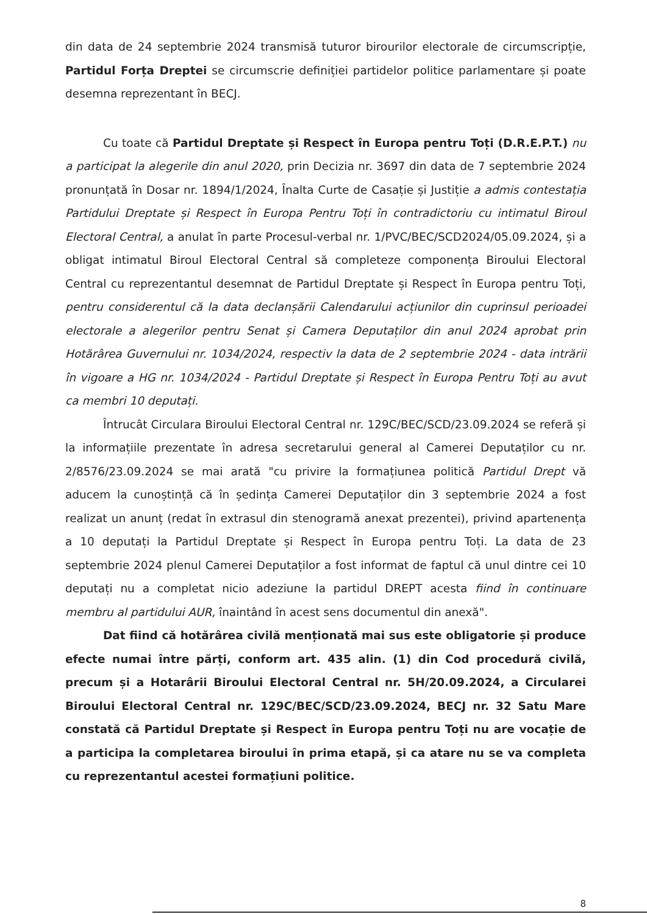din data de 24 septembrie 2024 transmisă tuturor birourilor electorale de circumscripție, Partidul Forța Dreptei se circumscrie definiției partidelor politice parlamentare și poate desemna reprezentant în BECJ.
Cu toate că Partidul Dreptate și Respect în Europa pentru Toți (D.R.E.P.T.) nu a participat la alegerile din anul 2020, prin Decizia nr. 3697 din data de 7 septembrie 2024 pronunțată în Dosar nr. 1894/1/2024, Înalta Curte de Casație și Justiție a admis contestația Partidului Dreptate și Respect în Europa Pentru Toți în contradictoriu cu intimatul Biroul Electoral Central, a anulat în parte Procesul-verbal nr. 1/PVC/BEC/SCD2024/05.09.2024, și a obligat intimatul Biroul Electoral Central să completeze componența Biroului Electoral Central cu reprezentantul desemnat de Partidul Dreptate și Respect în Europa pentru Toți, pentru considerentul că la data declanșării Calendarului acțiunilor din cuprinsul perioadei electorale a alegerilor pentru Senat și Camera Deputaților din anul 2024 aprobat prin Hotărârea Guvernului nr. 1034/2024, respectiv la data de 2 septembrie 2024 - data intrării în vigoare a HG nr. 1034/2024 - Partidul Dreptate și Respect în Europa Pentru Toți au avut ca membri 10 deputați.
Întrucât Circulara Biroului Electoral Central nr. 129C/BEC/SCD/23.09.2024 se referă și la informațiile prezentate în adresa secretarului general al Camerei Deputaților cu nr. 2/8576/23.09.2024 se mai arată "cu privire la formațiunea politică Partidul Drept vă aducem la cunoștință că în ședința Camerei Deputaților din 3 septembrie 2024 a fost realizat un anunț (redat în extrasul din stenogramă anexat prezentei), privind apartenența a 10 deputați la Partidul Dreptate și Respect în Europa pentru Toți. La data de 23 septembrie 2024 plenul Camerei Deputaților a fost informat de faptul că unul dintre cei 10 deputați nu a completat nicio adeziune la partidul DREPT acesta fiind în continuare membru al partidului AUR, înaintând în acest sens documentul din anexă".
Dat fiind că hotărârea civilă menționată mai sus este obligatorie și produce efecte numai între părți, conform art. 435 alin. (1) din Cod procedură civilă, precum și a Hotarârii Biroului Electoral Central nr. 5H/20.09.2024, a Circularei Biroului Electoral Central nr. 129C/BEC/SCD/23.09.2024, BECJ nr. 32 Satu Mare constată că Partidul Dreptate și Respect în Europa pentru Toți nu are vocație de a participa la completarea biroului în prima etapă, și ca atare nu se va completa cu reprezentantul acestei formațiuni politice.
8